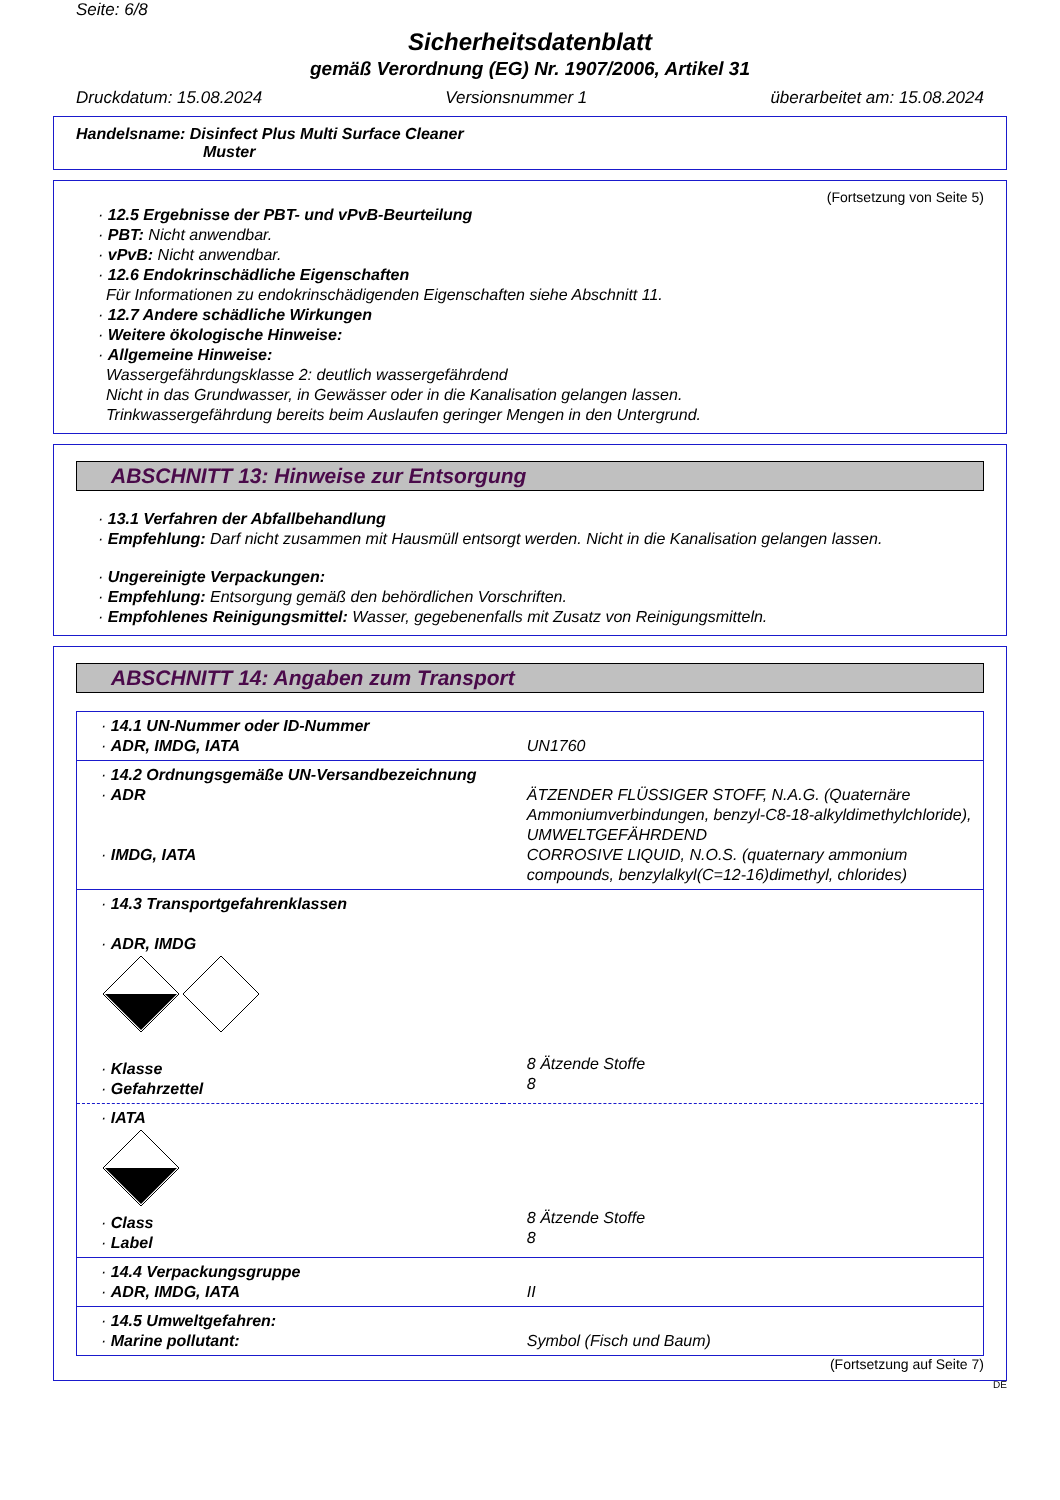Seite: 6/8
Sicherheitsdatenblatt
gemäß Verordnung (EG) Nr. 1907/2006, Artikel 31
Druckdatum: 15.08.2024 Versionsnummer 1 überarbeitet am: 15.08.2024
Handelsname: Disinfect Plus Multi Surface Cleaner
Muster
(Fortsetzung von Seite 5)
· 12.5 Ergebnisse der PBT- und vPvB-Beurteilung
· PBT: Nicht anwendbar.
· vPvB: Nicht anwendbar.
· 12.6 Endokrinschädliche Eigenschaften
Für Informationen zu endokrinschädigenden Eigenschaften siehe Abschnitt 11.
· 12.7 Andere schädliche Wirkungen
· Weitere ökologische Hinweise:
· Allgemeine Hinweise:
Wassergefährdungsklasse 2: deutlich wassergefährdend
Nicht in das Grundwasser, in Gewässer oder in die Kanalisation gelangen lassen.
Trinkwassergefährdung bereits beim Auslaufen geringer Mengen in den Untergrund.
ABSCHNITT 13: Hinweise zur Entsorgung
· 13.1 Verfahren der Abfallbehandlung
· Empfehlung: Darf nicht zusammen mit Hausmüll entsorgt werden. Nicht in die Kanalisation gelangen lassen.
· Ungereinigte Verpackungen:
· Empfehlung: Entsorgung gemäß den behördlichen Vorschriften.
· Empfohlenes Reinigungsmittel: Wasser, gegebenenfalls mit Zusatz von Reinigungsmitteln.
ABSCHNITT 14: Angaben zum Transport
| · 14.1 UN-Nummer oder ID-Nummer · ADR, IMDG, IATA | UN1760 |
| · 14.2 Ordnungsgemäße UN-Versandbezeichnung · ADR · IMDG, IATA | ÄTZENDER FLÜSSIGER STOFF, N.A.G. (Quaternäre Ammoniumverbindungen, benzyl-C8-18-alkyldimethylchloride), UMWELTGEFÄHRDEND CORROSIVE LIQUID, N.O.S. (quaternary ammonium compounds, benzylalkyl(C=12-16)dimethyl, chlorides) |
| · 14.3 Transportgefahrenklassen · ADR, IMDG · Klasse · Gefahrzettel | 8 Ätzende Stoffe 8 |
| · IATA · Class · Label | 8 Ätzende Stoffe 8 |
| · 14.4 Verpackungsgruppe · ADR, IMDG, IATA | II |
| · 14.5 Umweltgefahren: · Marine pollutant: | Symbol (Fisch und Baum) |
(Fortsetzung auf Seite 7)
DE